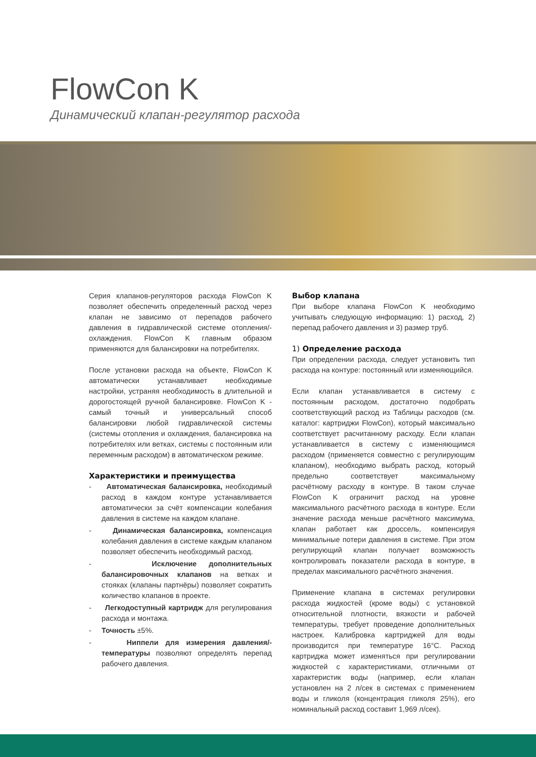FlowCon K
Динамический клапан-регулятор расхода
Серия клапанов-регуляторов расхода FlowCon K позволяет обеспечить определенный расход через клапан не зависимо от перепадов рабочего давления в гидравлической системе отопления/-охлаждения. FlowCon K главным образом применяются для балансировки на потребителях.
После установки расхода на объекте, FlowCon K автоматически устанавливает необходимые настройки, устраняя необходимость в длительной и дорогостоящей ручной балансировке. FlowCon K - самый точный и универсальный способ балансировки любой гидравлической системы (системы отопления и охлаждения, балансировка на потребителях или ветках, системы с постоянным или переменным расходом) в автоматическом режиме.
Характеристики и преимущества
- Автоматическая балансировка, необходимый расход в каждом контуре устанавливается автоматически за счёт компенсации колебания давления в системе на каждом клапане.
- Динамическая балансировка, компенсация колебания давления в системе каждым клапаном позволяет обеспечить необходимый расход.
- Исключение дополнительных балансировочных клапанов на ветках и стояках (клапаны партнёры) позволяет сократить количество клапанов в проекте.
- Легкодоступный картридж для регулирования расхода и монтажа.
- Точность ±5%.
- Ниппели для измерения давления/-температуры позволяют определять перепад рабочего давления.
Выбор клапана
При выборе клапана FlowCon K необходимо учитывать следующую информацию: 1) расход, 2) перепад рабочего давления и 3) размер труб.
1) Определение расхода
При определении расхода, следует установить тип расхода на контуре: постоянный или изменяющийся.
Если клапан устанавливается в систему с постоянным расходом, достаточно подобрать соответствующий расход из Таблицы расходов (см. каталог: картриджи FlowCon), который максимально соответствует расчитанному расходу. Если клапан устанавливается в систему с изменяющимся расходом (применяется совместно с регулирующим клапаном), необходимо выбрать расход, который предельно соответствует максимальному расчётному расходу в контуре. В таком случае FlowCon K ограничит расход на уровне максимального расчётного расхода в контуре. Если значение расхода меньше расчётного максимума, клапан работает как дроссель, компенсируя минимальные потери давления в системе. При этом регулирующий клапан получает возможность контролировать показатели расхода в контуре, в пределах максимального расчётного значения.
Применение клапана в системах регулировки расхода жидкостей (кроме воды) с установкой относительной плотности, вязкости и рабочей температуры, требует проведение дополнительных настроек. Калибровка картриджей для воды производится при температуре 16°C. Расход картриджа может изменяться при регулировании жидкостей с характеристиками, отличными от характеристик воды (например, если клапан установлен на 2 л/сек в системах с применением воды и гликоля (концентрация гликоля 25%), его номинальный расход составит 1,969 л/сек).